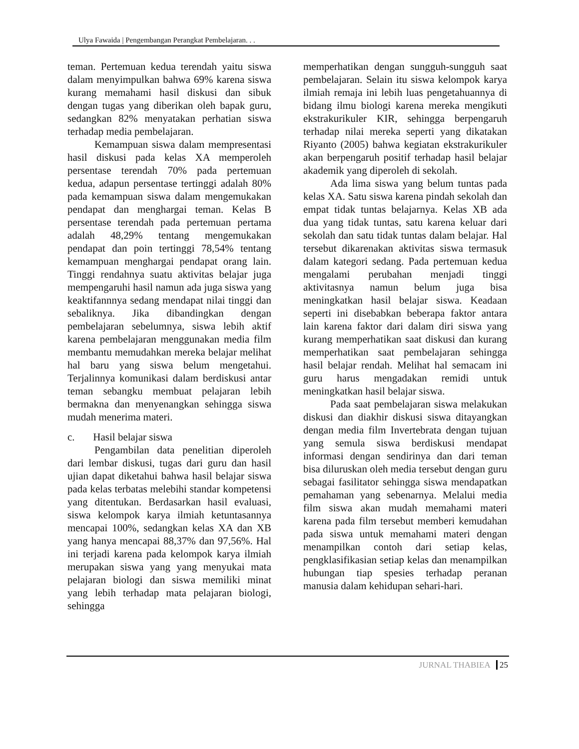Ulya Fawaida | Pengembangan Perangkat Pembelajaran. . .
teman. Pertemuan kedua terendah yaitu siswa dalam menyimpulkan bahwa 69% karena siswa kurang memahami hasil diskusi dan sibuk dengan tugas yang diberikan oleh bapak guru, sedangkan 82% menyatakan perhatian siswa terhadap media pembelajaran.
Kemampuan siswa dalam mempresentasi hasil diskusi pada kelas XA memperoleh persentase terendah 70% pada pertemuan kedua, adapun persentase tertinggi adalah 80% pada kemampuan siswa dalam mengemukakan pendapat dan menghargai teman. Kelas B persentase terendah pada pertemuan pertama adalah 48,29% tentang mengemukakan pendapat dan poin tertinggi 78,54% tentang kemampuan menghargai pendapat orang lain. Tinggi rendahnya suatu aktivitas belajar juga mempengaruhi hasil namun ada juga siswa yang keaktifannnya sedang mendapat nilai tinggi dan sebaliknya. Jika dibandingkan dengan pembelajaran sebelumnya, siswa lebih aktif karena pembelajaran menggunakan media film membantu memudahkan mereka belajar melihat hal baru yang siswa belum mengetahui. Terjalinnya komunikasi dalam berdiskusi antar teman sebangku membuat pelajaran lebih bermakna dan menyenangkan sehingga siswa mudah menerima materi.
c. Hasil belajar siswa
Pengambilan data penelitian diperoleh dari lembar diskusi, tugas dari guru dan hasil ujian dapat diketahui bahwa hasil belajar siswa pada kelas terbatas melebihi standar kompetensi yang ditentukan. Berdasarkan hasil evaluasi, siswa kelompok karya ilmiah ketuntasannya mencapai 100%, sedangkan kelas XA dan XB yang hanya mencapai 88,37% dan 97,56%. Hal ini terjadi karena pada kelompok karya ilmiah merupakan siswa yang yang menyukai mata pelajaran biologi dan siswa memiliki minat yang lebih terhadap mata pelajaran biologi, sehingga
memperhatikan dengan sungguh-sungguh saat pembelajaran. Selain itu siswa kelompok karya ilmiah remaja ini lebih luas pengetahuannya di bidang ilmu biologi karena mereka mengikuti ekstrakurikuler KIR, sehingga berpengaruh terhadap nilai mereka seperti yang dikatakan Riyanto (2005) bahwa kegiatan ekstrakurikuler akan berpengaruh positif terhadap hasil belajar akademik yang diperoleh di sekolah.
Ada lima siswa yang belum tuntas pada kelas XA. Satu siswa karena pindah sekolah dan empat tidak tuntas belajarnya. Kelas XB ada dua yang tidak tuntas, satu karena keluar dari sekolah dan satu tidak tuntas dalam belajar. Hal tersebut dikarenakan aktivitas siswa termasuk dalam kategori sedang. Pada pertemuan kedua mengalami perubahan menjadi tinggi aktivitasnya namun belum juga bisa meningkatkan hasil belajar siswa. Keadaan seperti ini disebabkan beberapa faktor antara lain karena faktor dari dalam diri siswa yang kurang memperhatikan saat diskusi dan kurang memperhatikan saat pembelajaran sehingga hasil belajar rendah. Melihat hal semacam ini guru harus mengadakan remidi untuk meningkatkan hasil belajar siswa.
Pada saat pembelajaran siswa melakukan diskusi dan diakhir diskusi siswa ditayangkan dengan media film Invertebrata dengan tujuan yang semula siswa berdiskusi mendapat informasi dengan sendirinya dan dari teman bisa diluruskan oleh media tersebut dengan guru sebagai fasilitator sehingga siswa mendapatkan pemahaman yang sebenarnya. Melalui media film siswa akan mudah memahami materi karena pada film tersebut memberi kemudahan pada siswa untuk memahami materi dengan menampilkan contoh dari setiap kelas, pengklasifikasian setiap kelas dan menampilkan hubungan tiap spesies terhadap peranan manusia dalam kehidupan sehari-hari.
JURNAL THABIEA 25